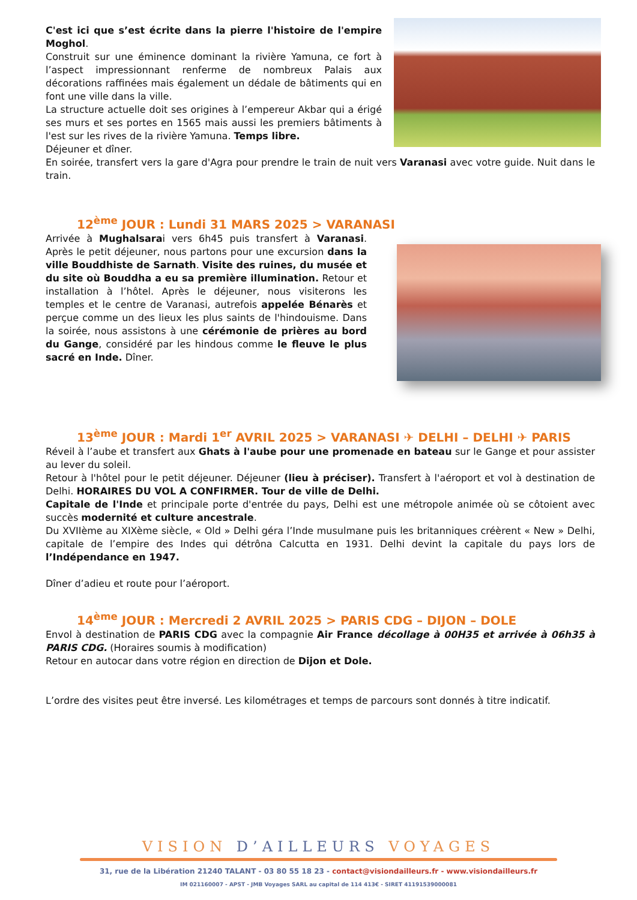C'est ici que s’est écrite dans la pierre l'histoire de l'empire Moghol.
Construit sur une éminence dominant la rivière Yamuna, ce fort à l’aspect impressionnant renferme de nombreux Palais aux décorations raffinées mais également un dédale de bâtiments qui en font une ville dans la ville.
La structure actuelle doit ses origines à l’empereur Akbar qui a érigé ses murs et ses portes en 1565 mais aussi les premiers bâtiments à l'est sur les rives de la rivière Yamuna. Temps libre.
Déjeuner et dîner.
En soirée, transfert vers la gare d'Agra pour prendre le train de nuit vers Varanasi avec votre guide. Nuit dans le train.
12<sup>ème</sup> JOUR : Lundi 31 MARS 2025 > VARANASI
Arrivée à Mughalsarai vers 6h45 puis transfert à Varanasi. Après le petit déjeuner, nous partons pour une excursion dans la ville Bouddhiste de Sarnath. Visite des ruines, du musée et du site où Bouddha a eu sa première illumination. Retour et installation à l’hôtel. Après le déjeuner, nous visiterons les temples et le centre de Varanasi, autrefois appelée Bénarès et perçue comme un des lieux les plus saints de l'hindouisme. Dans la soirée, nous assistons à une cérémonie de prières au bord du Gange, considéré par les hindous comme le fleuve le plus sacré en Inde. Dîner.
13<sup>ème</sup> JOUR : Mardi 1<sup>er</sup> AVRIL 2025 > VARANASI ✈ DELHI – DELHI ✈ PARIS
Réveil à l’aube et transfert aux Ghats à l'aube pour une promenade en bateau sur le Gange et pour assister au lever du soleil.
Retour à l'hôtel pour le petit déjeuner. Déjeuner (lieu à préciser). Transfert à l'aéroport et vol à destination de Delhi. HORAIRES DU VOL A CONFIRMER. Tour de ville de Delhi.
Capitale de l'Inde et principale porte d'entrée du pays, Delhi est une métropole animée où se côtoient avec succès modernité et culture ancestrale.
Du XVIIème au XIXème siècle, « Old » Delhi géra l’Inde musulmane puis les britanniques créèrent « New » Delhi, capitale de l’empire des Indes qui détrôna Calcutta en 1931. Delhi devint la capitale du pays lors de l’Indépendance en 1947.
Dîner d’adieu et route pour l’aéroport.
14<sup>ème</sup> JOUR : Mercredi 2 AVRIL 2025 > PARIS CDG – DIJON – DOLE
Envol à destination de PARIS CDG avec la compagnie Air France décollage à 00H35 et arrivée à 06h35 à PARIS CDG. (Horaires soumis à modification)
Retour en autocar dans votre région en direction de Dijon et Dole.
L’ordre des visites peut être inversé. Les kilométrages et temps de parcours sont donnés à titre indicatif.
VISION D’AILLEURS VOYAGES
31, rue de la Libération 21240 TALANT - 03 80 55 18 23 - contact@visiondailleurs.fr - www.visiondailleurs.fr
IM 021160007 - APST - JMB Voyages SARL au capital de 114 413€ - SIRET 41191539000081